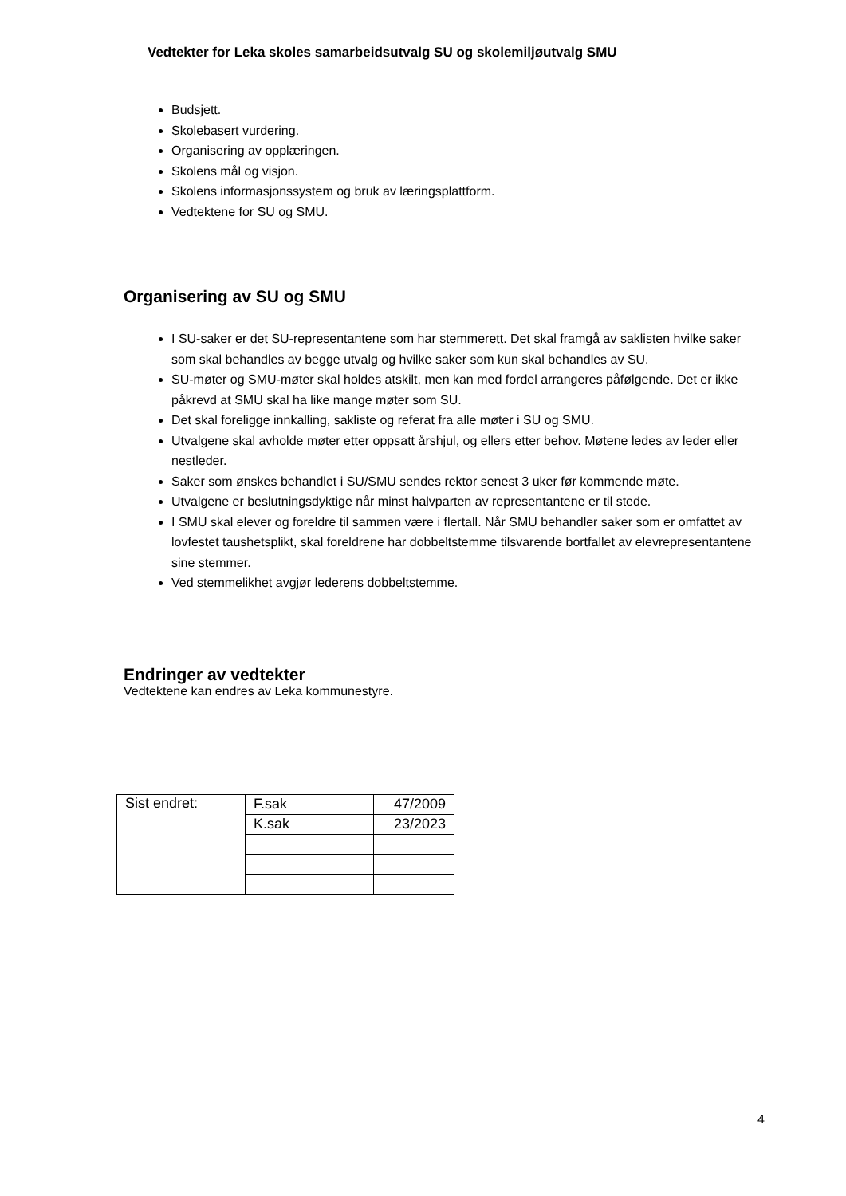Vedtekter for Leka skoles samarbeidsutvalg SU og skolemiljøutvalg SMU
Budsjett.
Skolebasert vurdering.
Organisering av opplæringen.
Skolens mål og visjon.
Skolens informasjonssystem og bruk av læringsplattform.
Vedtektene for SU og SMU.
Organisering av SU og SMU
I SU-saker er det SU-representantene som har stemmerett. Det skal framgå av saklisten hvilke saker som skal behandles av begge utvalg og hvilke saker som kun skal behandles av SU.
SU-møter og SMU-møter skal holdes atskilt, men kan med fordel arrangeres påfølgende. Det er ikke påkrevd at SMU skal ha like mange møter som SU.
Det skal foreligge innkalling, sakliste og referat fra alle møter i SU og SMU.
Utvalgene skal avholde møter etter oppsatt årshjul, og ellers etter behov. Møtene ledes av leder eller nestleder.
Saker som ønskes behandlet i SU/SMU sendes rektor senest 3 uker før kommende møte.
Utvalgene er beslutningsdyktige når minst halvparten av representantene er til stede.
I SMU skal elever og foreldre til sammen være i flertall. Når SMU behandler saker som er omfattet av lovfestet taushetsplikt, skal foreldrene har dobbeltstemme tilsvarende bortfallet av elevrepresentantene sine stemmer.
Ved stemmelikhet avgjør lederens dobbeltstemme.
Endringer av vedtekter
Vedtektene kan endres av Leka kommunestyre.
| Sist endret: | F.sak | 47/2009 |
| | K.sak | 23/2023 |
4